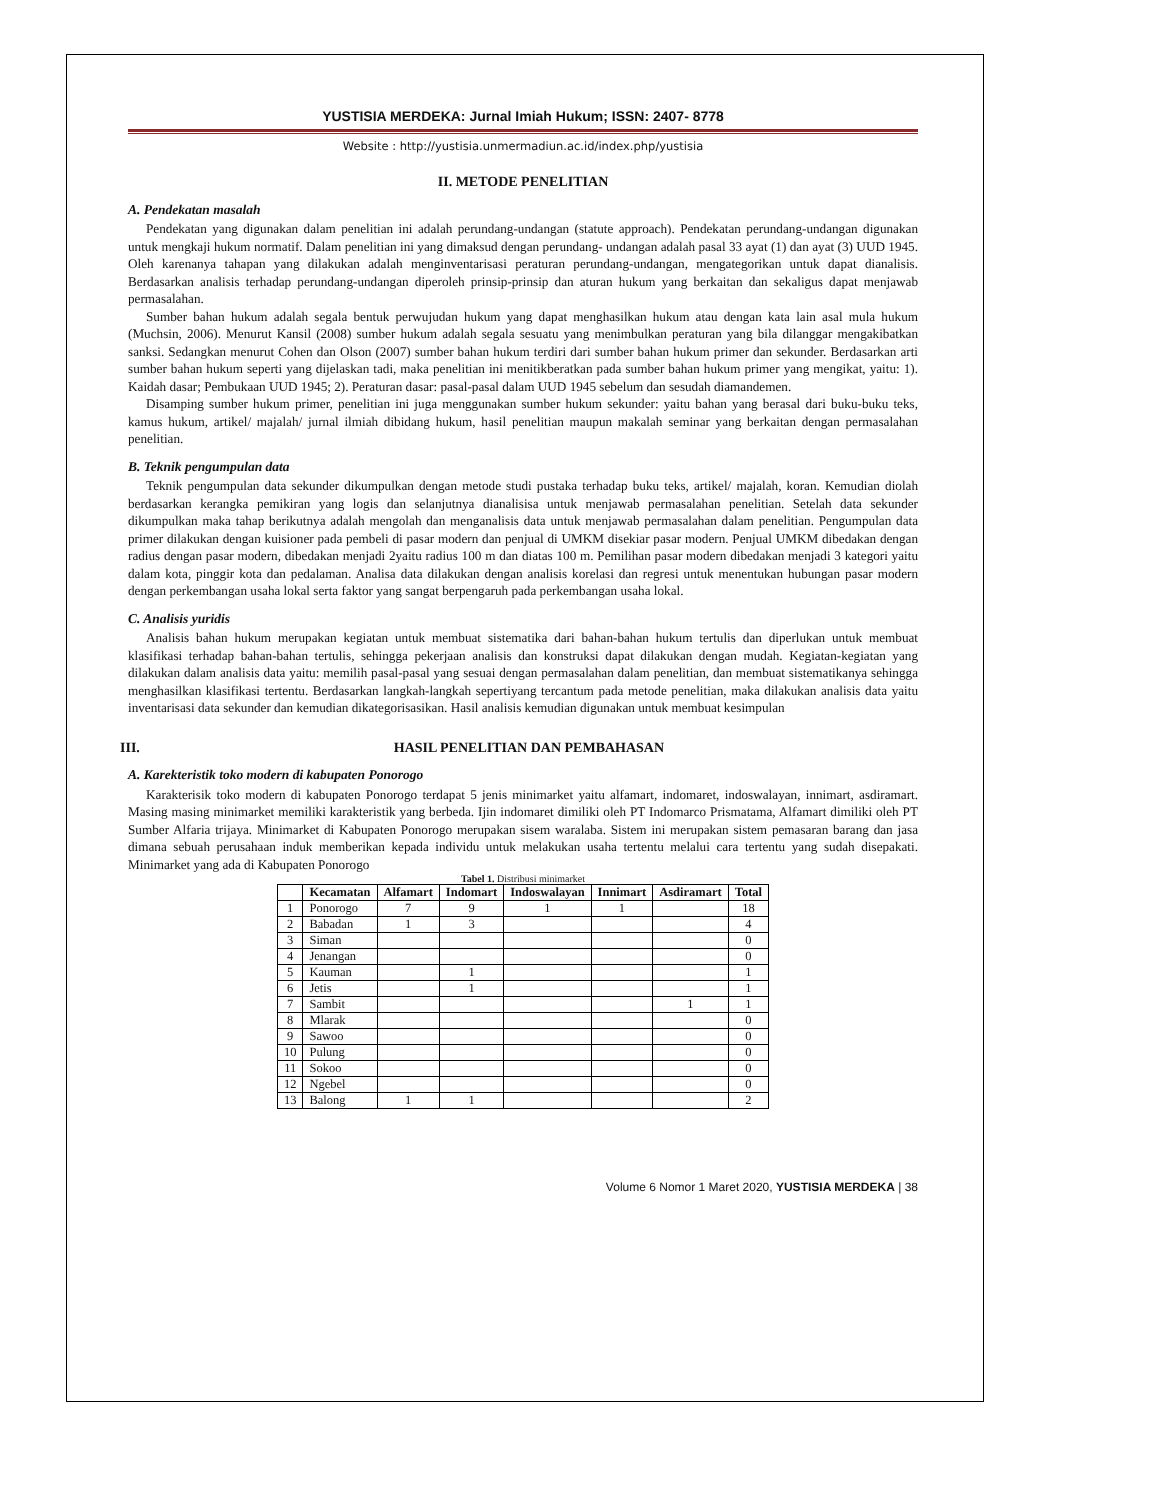YUSTISIA MERDEKA: Jurnal Imiah Hukum; ISSN: 2407- 8778
Website : http://yustisia.unmermadiun.ac.id/index.php/yustisia
II. METODE PENELITIAN
A. Pendekatan masalah
Pendekatan yang digunakan dalam penelitian ini adalah perundang-undangan (statute approach). Pendekatan perundang-undangan digunakan untuk mengkaji hukum normatif. Dalam penelitian ini yang dimaksud dengan perundang- undangan adalah pasal 33 ayat (1) dan ayat (3) UUD 1945. Oleh karenanya tahapan yang dilakukan adalah menginventarisasi peraturan perundang-undangan, mengategorikan untuk dapat dianalisis. Berdasarkan analisis terhadap perundang-undangan diperoleh prinsip-prinsip dan aturan hukum yang berkaitan dan sekaligus dapat menjawab permasalahan.
Sumber bahan hukum adalah segala bentuk perwujudan hukum yang dapat menghasilkan hukum atau dengan kata lain asal mula hukum (Muchsin, 2006). Menurut Kansil (2008) sumber hukum adalah segala sesuatu yang menimbulkan peraturan yang bila dilanggar mengakibatkan sanksi. Sedangkan menurut Cohen dan Olson (2007) sumber bahan hukum terdiri dari sumber bahan hukum primer dan sekunder. Berdasarkan arti sumber bahan hukum seperti yang dijelaskan tadi, maka penelitian ini menitikberatkan pada sumber bahan hukum primer yang mengikat, yaitu: 1). Kaidah dasar; Pembukaan UUD 1945; 2). Peraturan dasar: pasal-pasal dalam UUD 1945 sebelum dan sesudah diamandemen.
Disamping sumber hukum primer, penelitian ini juga menggunakan sumber hukum sekunder: yaitu bahan yang berasal dari buku-buku teks, kamus hukum, artikel/ majalah/ jurnal ilmiah dibidang hukum, hasil penelitian maupun makalah seminar yang berkaitan dengan permasalahan penelitian.
B. Teknik pengumpulan data
Teknik pengumpulan data sekunder dikumpulkan dengan metode studi pustaka terhadap buku teks, artikel/ majalah, koran. Kemudian diolah berdasarkan kerangka pemikiran yang logis dan selanjutnya dianalisisa untuk menjawab permasalahan penelitian. Setelah data sekunder dikumpulkan maka tahap berikutnya adalah mengolah dan menganalisis data untuk menjawab permasalahan dalam penelitian. Pengumpulan data primer dilakukan dengan kuisioner pada pembeli di pasar modern dan penjual di UMKM disekiar pasar modern. Penjual UMKM dibedakan dengan radius dengan pasar modern, dibedakan menjadi 2yaitu radius 100 m dan diatas 100 m. Pemilihan pasar modern dibedakan menjadi 3 kategori yaitu dalam kota, pinggir kota dan pedalaman. Analisa data dilakukan dengan analisis korelasi dan regresi untuk menentukan hubungan pasar modern dengan perkembangan usaha lokal serta faktor yang sangat berpengaruh pada perkembangan usaha lokal.
C. Analisis yuridis
Analisis bahan hukum merupakan kegiatan untuk membuat sistematika dari bahan-bahan hukum tertulis dan diperlukan untuk membuat klasifikasi terhadap bahan-bahan tertulis, sehingga pekerjaan analisis dan konstruksi dapat dilakukan dengan mudah. Kegiatan-kegiatan yang dilakukan dalam analisis data yaitu: memilih pasal-pasal yang sesuai dengan permasalahan dalam penelitian, dan membuat sistematikanya sehingga menghasilkan klasifikasi tertentu. Berdasarkan langkah-langkah sepertiyang tercantum pada metode penelitian, maka dilakukan analisis data yaitu inventarisasi data sekunder dan kemudian dikategorisasikan. Hasil analisis kemudian digunakan untuk membuat kesimpulan
III. HASIL PENELITIAN DAN PEMBAHASAN
A. Karekteristik toko modern di kabupaten Ponorogo
Karakterisik toko modern di kabupaten Ponorogo terdapat 5 jenis minimarket yaitu alfamart, indomaret, indoswalayan, innimart, asdiramart. Masing masing minimarket memiliki karakteristik yang berbeda. Ijin indomaret dimiliki oleh PT Indomarco Prismatama, Alfamart dimiliki oleh PT Sumber Alfaria trijaya. Minimarket di Kabupaten Ponorogo merupakan sisem waralaba. Sistem ini merupakan sistem pemasaran barang dan jasa dimana sebuah perusahaan induk memberikan kepada individu untuk melakukan usaha tertentu melalui cara tertentu yang sudah disepakati. Minimarket yang ada di Kabupaten Ponorogo
Tabel 1. Distribusi minimarket
| | Kecamatan | Alfamart | Indomart | Indoswalayan | Innimart | Asdiramart | Total |
| --- | --- | --- | --- | --- | --- | --- | --- |
| 1 | Ponorogo | 7 | 9 | 1 | 1 | | 18 |
| 2 | Babadan | 1 | 3 | | | | 4 |
| 3 | Siman | | | | | | 0 |
| 4 | Jenangan | | | | | | 0 |
| 5 | Kauman | | 1 | | | | 1 |
| 6 | Jetis | | 1 | | | | 1 |
| 7 | Sambit | | | | | 1 | 1 |
| 8 | Mlarak | | | | | | 0 |
| 9 | Sawoo | | | | | | 0 |
| 10 | Pulung | | | | | | 0 |
| 11 | Sokoo | | | | | | 0 |
| 12 | Ngebel | | | | | | 0 |
| 13 | Balong | 1 | 1 | | | | 2 |
Volume 6 Nomor 1 Maret 2020, YUSTISIA MERDEKA | 38